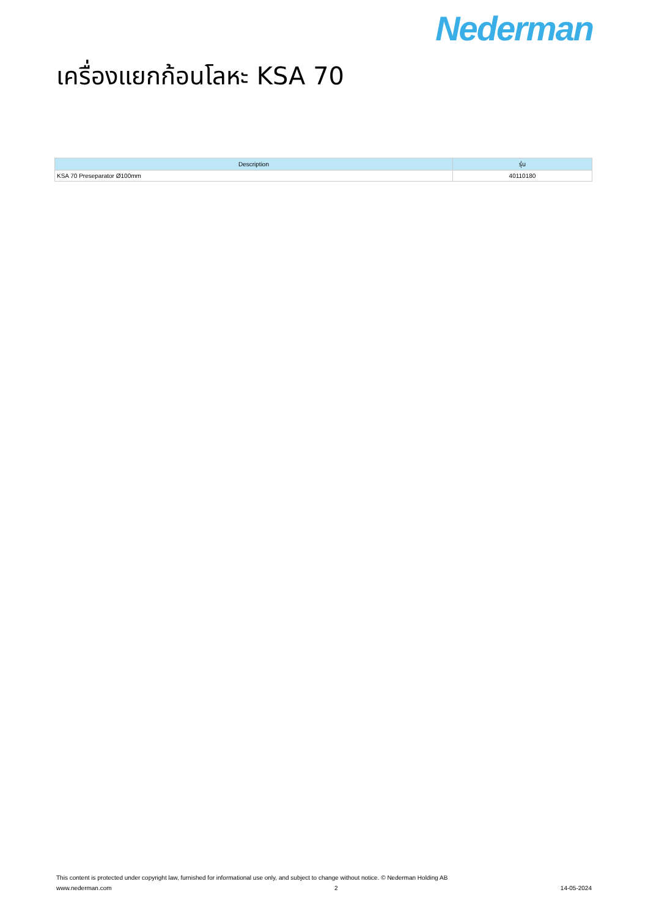Nederman
เครื่องแยกก้อนโลหะ KSA 70
| Description | รุ่น |
| --- | --- |
| KSA 70 Preseparator Ø100mm | 40110180 |
This content is protected under copyright law, furnished for informational use only, and subject to change without notice. © Nederman Holding AB
www.nederman.com 2 14-05-2024